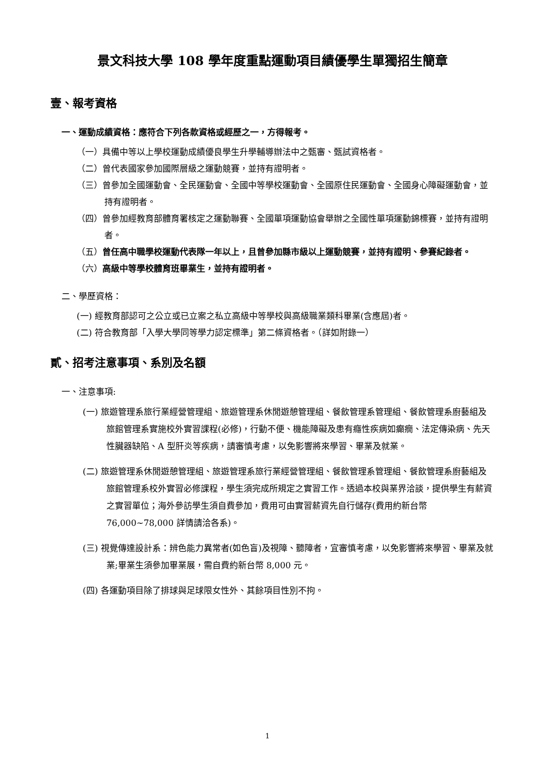景文科技大學 108 學年度重點運動項目績優學生單獨招生簡章
壹、報考資格
一、運動成績資格：應符合下列各款資格或經歷之一，方得報考。
（一）具備中等以上學校運動成績優良學生升學輔導辦法中之甄審、甄試資格者。
（二）曾代表國家參加國際層級之運動競賽，並持有證明者。
（三）曾參加全國運動會、全民運動會、全國中等學校運動會、全國原住民運動會、全國身心障礙運動會，並持有證明者。
（四）曾參加經教育部體育署核定之運動聯賽、全國單項運動協會舉辦之全國性單項運動錦標賽，並持有證明者。
（五）曾任高中職學校運動代表隊一年以上，且曾參加縣市級以上運動競賽，並持有證明、參賽紀錄者。
（六）高級中等學校體育班畢業生，並持有證明者。
二、學歷資格：
(一) 經教育部認可之公立或已立案之私立高級中等學校與高級職業類科畢業(含應屆)者。
(二) 符合教育部「入學大學同等學力認定標準」第二條資格者。（詳如附錄一）
貳、招考注意事項、系別及名額
一、注意事項:
(一) 旅遊管理系旅行業經營管理組、旅遊管理系休閒遊憩管理組、餐飲管理系管理組、餐飲管理系廚藝組及旅館管理系實施校外實習課程(必修)，行動不便、機能障礙及患有癮性疾病如癲癇、法定傳染病、先天性臟器缺陷、A 型肝炎等疾病，請審慎考慮，以免影響將來學習、畢業及就業。
(二) 旅遊管理系休閒遊憩管理組、旅遊管理系旅行業經營管理組、餐飲管理系管理組、餐飲管理系廚藝組及旅館管理系校外實習必修課程，學生須完成所規定之實習工作。透過本校與業界洽談，提供學生有薪資之實習單位；海外參訪學生須自費參加，費用可由實習薪資先自行儲存(費用約新台幣 76,000~78,000 詳情請洽各系)。
(三) 視覺傳達設計系：辨色能力異常者(如色盲)及視障、聽障者，宜審慎考慮，以免影響將來學習、畢業及就業;畢業生須參加畢業展，需自費約新台幣 8,000 元。
(四) 各運動項目除了排球與足球限女性外、其餘項目性別不拘。
1